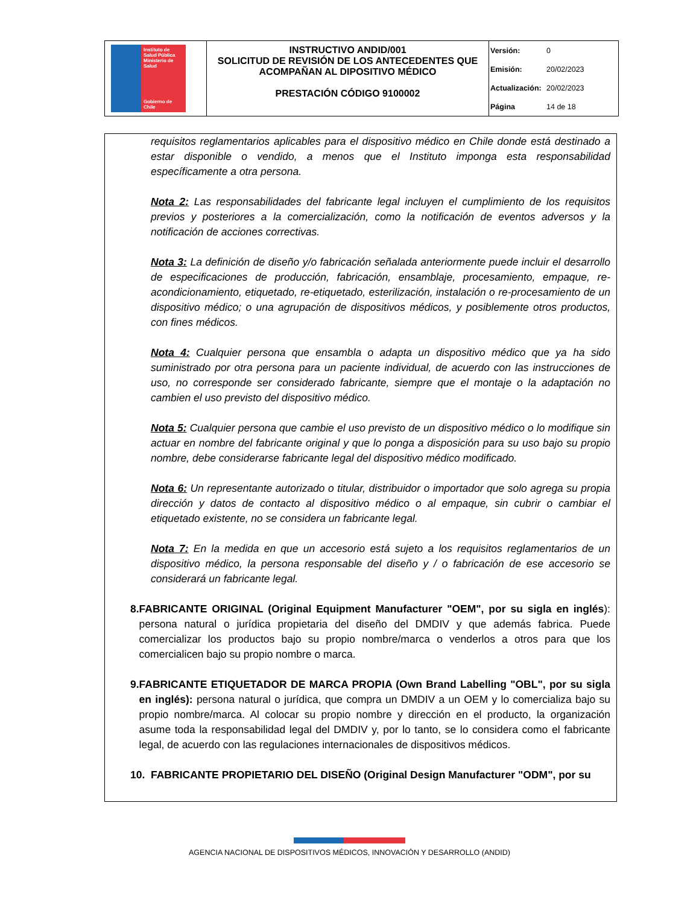| Instituto de Salud Pública Ministerio de Salud Gobierno de Chile | INSTRUCTIVO ANDID/001 SOLICITUD DE REVISIÓN DE LOS ANTECEDENTES QUE ACOMPAÑAN AL DIPOSITIVO MÉDICO PRESTACIÓN CÓDIGO 9100002 | Versión: 0 Emisión: 20/02/2023 Actualización: 20/02/2023 Página 14 de 18 |
requisitos reglamentarios aplicables para el dispositivo médico en Chile donde está destinado a estar disponible o vendido, a menos que el Instituto imponga esta responsabilidad específicamente a otra persona.
Nota 2: Las responsabilidades del fabricante legal incluyen el cumplimiento de los requisitos previos y posteriores a la comercialización, como la notificación de eventos adversos y la notificación de acciones correctivas.
Nota 3: La definición de diseño y/o fabricación señalada anteriormente puede incluir el desarrollo de especificaciones de producción, fabricación, ensamblaje, procesamiento, empaque, re-acondicionamiento, etiquetado, re-etiquetado, esterilización, instalación o re-procesamiento de un dispositivo médico; o una agrupación de dispositivos médicos, y posiblemente otros productos, con fines médicos.
Nota 4: Cualquier persona que ensambla o adapta un dispositivo médico que ya ha sido suministrado por otra persona para un paciente individual, de acuerdo con las instrucciones de uso, no corresponde ser considerado fabricante, siempre que el montaje o la adaptación no cambien el uso previsto del dispositivo médico.
Nota 5: Cualquier persona que cambie el uso previsto de un dispositivo médico o lo modifique sin actuar en nombre del fabricante original y que lo ponga a disposición para su uso bajo su propio nombre, debe considerarse fabricante legal del dispositivo médico modificado.
Nota 6: Un representante autorizado o titular, distribuidor o importador que solo agrega su propia dirección y datos de contacto al dispositivo médico o al empaque, sin cubrir o cambiar el etiquetado existente, no se considera un fabricante legal.
Nota 7: En la medida en que un accesorio está sujeto a los requisitos reglamentarios de un dispositivo médico, la persona responsable del diseño y / o fabricación de ese accesorio se considerará un fabricante legal.
8. FABRICANTE ORIGINAL (Original Equipment Manufacturer "OEM", por su sigla en inglés): persona natural o jurídica propietaria del diseño del DMDIV y que además fabrica. Puede comercializar los productos bajo su propio nombre/marca o venderlos a otros para que los comercialicen bajo su propio nombre o marca.
9. FABRICANTE ETIQUETADOR DE MARCA PROPIA (Own Brand Labelling "OBL", por su sigla en inglés): persona natural o jurídica, que compra un DMDIV a un OEM y lo comercializa bajo su propio nombre/marca. Al colocar su propio nombre y dirección en el producto, la organización asume toda la responsabilidad legal del DMDIV y, por lo tanto, se lo considera como el fabricante legal, de acuerdo con las regulaciones internacionales de dispositivos médicos.
10. FABRICANTE PROPIETARIO DEL DISEÑO (Original Design Manufacturer "ODM", por su
AGENCIA NACIONAL DE DISPOSITIVOS MÉDICOS, INNOVACIÓN Y DESARROLLO (ANDID)